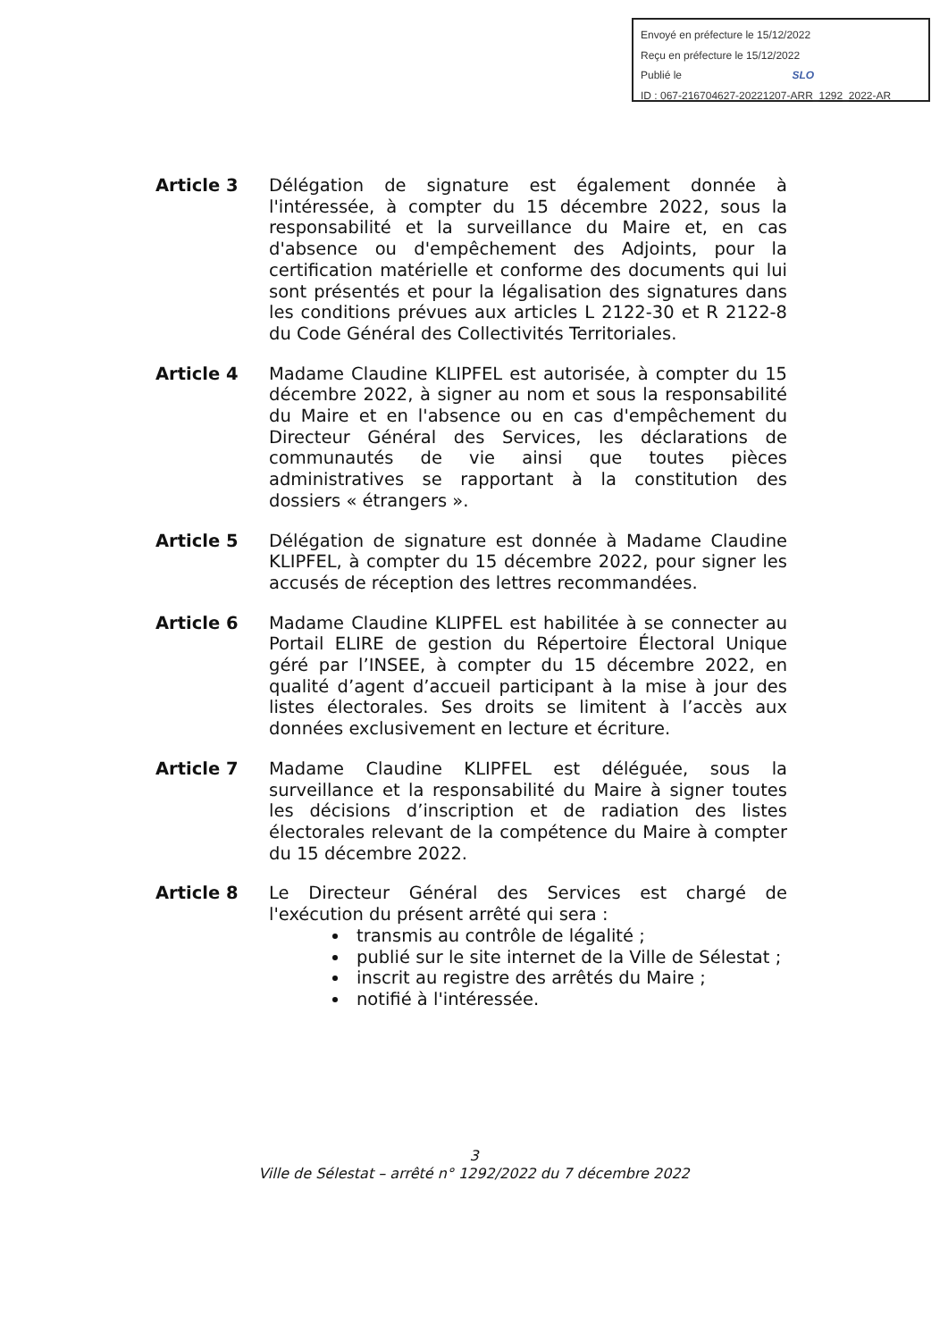Envoyé en préfecture le 15/12/2022
Reçu en préfecture le 15/12/2022
Publié le SLO
ID : 067-216704627-20221207-ARR_1292_2022-AR
Article 3 Délégation de signature est également donnée à l'intéressée, à compter du 15 décembre 2022, sous la responsabilité et la surveillance du Maire et, en cas d'absence ou d'empêchement des Adjoints, pour la certification matérielle et conforme des documents qui lui sont présentés et pour la légalisation des signatures dans les conditions prévues aux articles L 2122-30 et R 2122-8 du Code Général des Collectivités Territoriales.
Article 4 Madame Claudine KLIPFEL est autorisée, à compter du 15 décembre 2022, à signer au nom et sous la responsabilité du Maire et en l'absence ou en cas d'empêchement du Directeur Général des Services, les déclarations de communautés de vie ainsi que toutes pièces administratives se rapportant à la constitution des dossiers « étrangers ».
Article 5 Délégation de signature est donnée à Madame Claudine KLIPFEL, à compter du 15 décembre 2022, pour signer les accusés de réception des lettres recommandées.
Article 6 Madame Claudine KLIPFEL est habilitée à se connecter au Portail ELIRE de gestion du Répertoire Électoral Unique géré par l’INSEE, à compter du 15 décembre 2022, en qualité d’agent d’accueil participant à la mise à jour des listes électorales. Ses droits se limitent à l’accès aux données exclusivement en lecture et écriture.
Article 7 Madame Claudine KLIPFEL est déléguée, sous la surveillance et la responsabilité du Maire à signer toutes les décisions d’inscription et de radiation des listes électorales relevant de la compétence du Maire à compter du 15 décembre 2022.
Article 8 Le Directeur Général des Services est chargé de l'exécution du présent arrêté qui sera :
transmis au contrôle de légalité ;
publié sur le site internet de la Ville de Sélestat ;
inscrit au registre des arrêtés du Maire ;
notifié à l'intéressée.
3
Ville de Sélestat – arrêté n° 1292/2022 du 7 décembre 2022